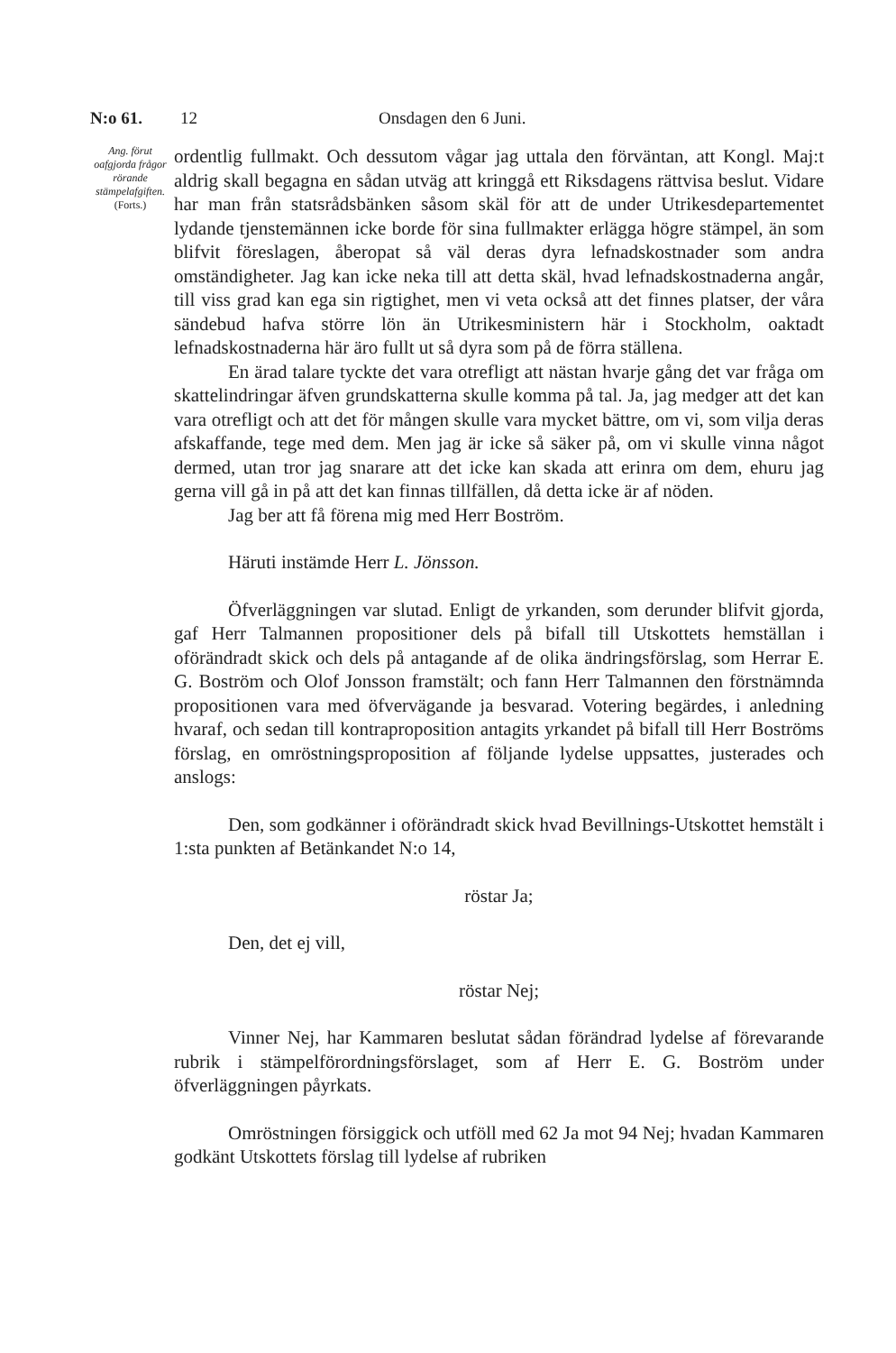N:o 61. 12 Onsdagen den 6 Juni.
Ang. förut oafgjorda frågor rörande stämpelafgiften.
(Forts.)
ordentlig fullmakt. Och dessutom vågar jag uttala den förväntan, att Kongl. Maj:t aldrig skall begagna en sådan utväg att kringgå ett Riksdagens rättvisa beslut. Vidare har man från statsrådsbänken såsom skäl för att de under Utrikesdepartementet lydande tjenstemännen icke borde för sina fullmakter erlägga högre stämpel, än som blifvit föreslagen, åberopat så väl deras dyra lefnadskostnader som andra omständigheter. Jag kan icke neka till att detta skäl, hvad lefnadskostnaderna angår, till viss grad kan ega sin rigtighet, men vi veta också att det finnes platser, der våra sändebud hafva större lön än Utrikesministern här i Stockholm, oaktadt lefnadskostnaderna här äro fullt ut så dyra som på de förra ställena.
En ärad talare tyckte det vara otrefligt att nästan hvarje gång det var fråga om skattelindringar äfven grundskatterna skulle komma på tal. Ja, jag medger att det kan vara otrefligt och att det för mången skulle vara mycket bättre, om vi, som vilja deras afskaffande, tege med dem. Men jag är icke så säker på, om vi skulle vinna något dermed, utan tror jag snarare att det icke kan skada att erinra om dem, ehuru jag gerna vill gå in på att det kan finnas tillfällen, då detta icke är af nöden.
Jag ber att få förena mig med Herr Boström.
Häruti instämde Herr L. Jönsson.
Öfverläggningen var slutad. Enligt de yrkanden, som derunder blifvit gjorda, gaf Herr Talmannen propositioner dels på bifall till Utskottets hemställan i oförändradt skick och dels på antagande af de olika ändringsförslag, som Herrar E. G. Boström och Olof Jonsson framstält; och fann Herr Talmannen den förstnämnda propositionen vara med öfvervägande ja besvarad. Votering begärdes, i anledning hvaraf, och sedan till kontraproposition antagits yrkandet på bifall till Herr Boströms förslag, en omröstningsproposition af följande lydelse uppsattes, justerades och anslogs:
Den, som godkänner i oförändradt skick hvad Bevillnings-Utskottet hemstält i 1:sta punkten af Betänkandet N:o 14,
röstar Ja;
Den, det ej vill,
röstar Nej;
Vinner Nej, har Kammaren beslutat sådan förändrad lydelse af förevarande rubrik i stämpelförordningsförslaget, som af Herr E. G. Boström under öfverläggningen påyrkats.
Omröstningen försiggick och utföll med 62 Ja mot 94 Nej; hvadan Kammaren godkänt Utskottets förslag till lydelse af rubriken